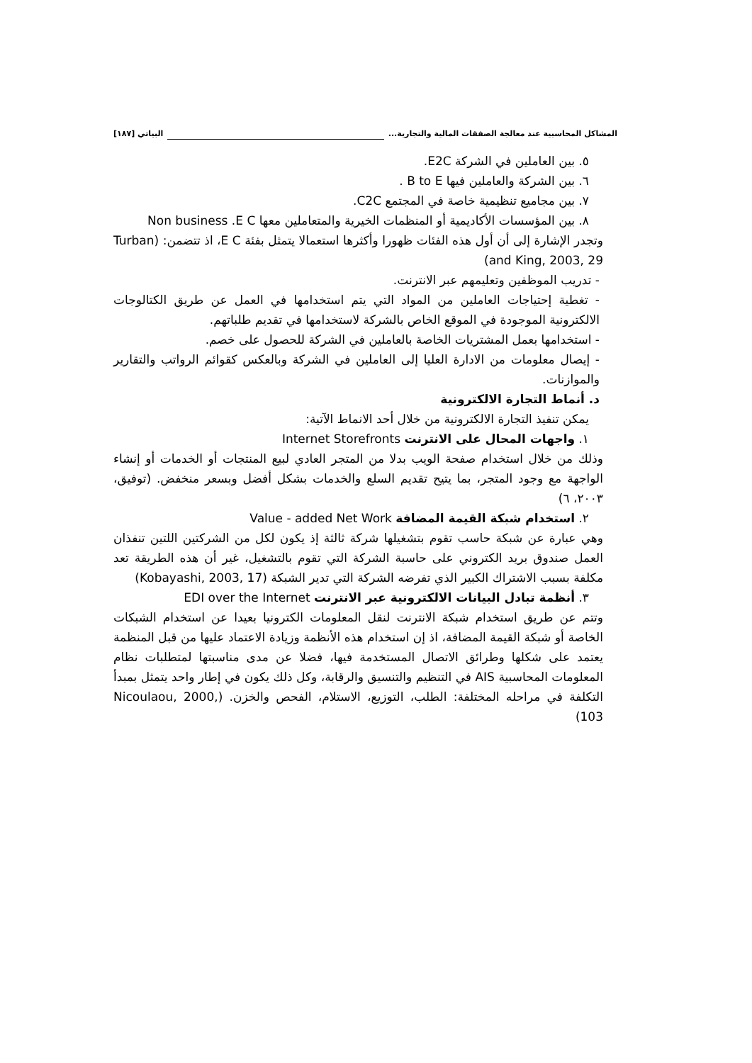المشاكل المحاسبية عند معالجة الصفقات المالية والتجارية... البياتي [١٨٧]
٥. بين العاملين في الشركة E2C.
٦. بين الشركة والعاملين فيها B to E .
٧. بين مجاميع تنظيمية خاصة في المجتمع C2C.
٨. بين المؤسسات الأكاديمية أو المنظمات الخيرية والمتعاملين معها Non business .E C
وتجدر الإشارة إلى أن أول هذه الفئات ظهورا وأكثرها استعمالا يتمثل بفئة E C، اذ تتضمن: (Turban and King, 2003, 29)
- تدريب الموظفين وتعليمهم عبر الانترنت.
- تغطية إحتياجات العاملين من المواد التي يتم استخدامها في العمل عن طريق الكتالوجات الالكترونية الموجودة في الموقع الخاص بالشركة لاستخدامها في تقديم طلباتهم.
- استخدامها بعمل المشتريات الخاصة بالعاملين في الشركة للحصول على خصم.
- إيصال معلومات من الادارة العليا إلى العاملين في الشركة وبالعكس كقوائم الرواتب والتقارير والموازنات.
د. أنماط التجارة الالكترونية
يمكن تنفيذ التجارة الالكترونية من خلال أحد الانماط الآتية:
١. واجهات المحال على الانترنت Internet Storefronts
وذلك من خلال استخدام صفحة الويب بدلا من المتجر العادي لبيع المنتجات أو الخدمات أو إنشاء الواجهة مع وجود المتجر، بما يتيح تقديم السلع والخدمات بشكل أفضل وبسعر منخفض. (توفيق، ٢٠٠٣، ٦)
٢. استخدام شبكة القيمة المضافة Value - added Net Work
وهي عبارة عن شبكة حاسب تقوم بتشغيلها شركة ثالثة إذ يكون لكل من الشركتين اللتين تنفذان العمل صندوق بريد الكتروني على حاسبة الشركة التي تقوم بالتشغيل، غير أن هذه الطريقة تعد مكلفة بسبب الاشتراك الكبير الذي تفرضه الشركة التي تدير الشبكة (Kobayashi, 2003, 17)
٣. أنظمة تبادل البيانات الالكترونية عبر الانترنت EDI over the Internet
وتتم عن طريق استخدام شبكة الانترنت لنقل المعلومات الكترونيا بعيدا عن استخدام الشبكات الخاصة أو شبكة القيمة المضافة، اذ إن استخدام هذه الأنظمة وزيادة الاعتماد عليها من قبل المنظمة يعتمد على شكلها وطرائق الاتصال المستخدمة فيها، فضلا عن مدى مناسبتها لمتطلبات نظام المعلومات المحاسبية AIS في التنظيم والتنسيق والرقابة، وكل ذلك يكون في إطار واحد يتمثل بمبدأ التكلفة في مراحله المختلفة: الطلب، التوزيع، الاستلام، الفحص والخزن. (Nicoulaou, 2000, 103)